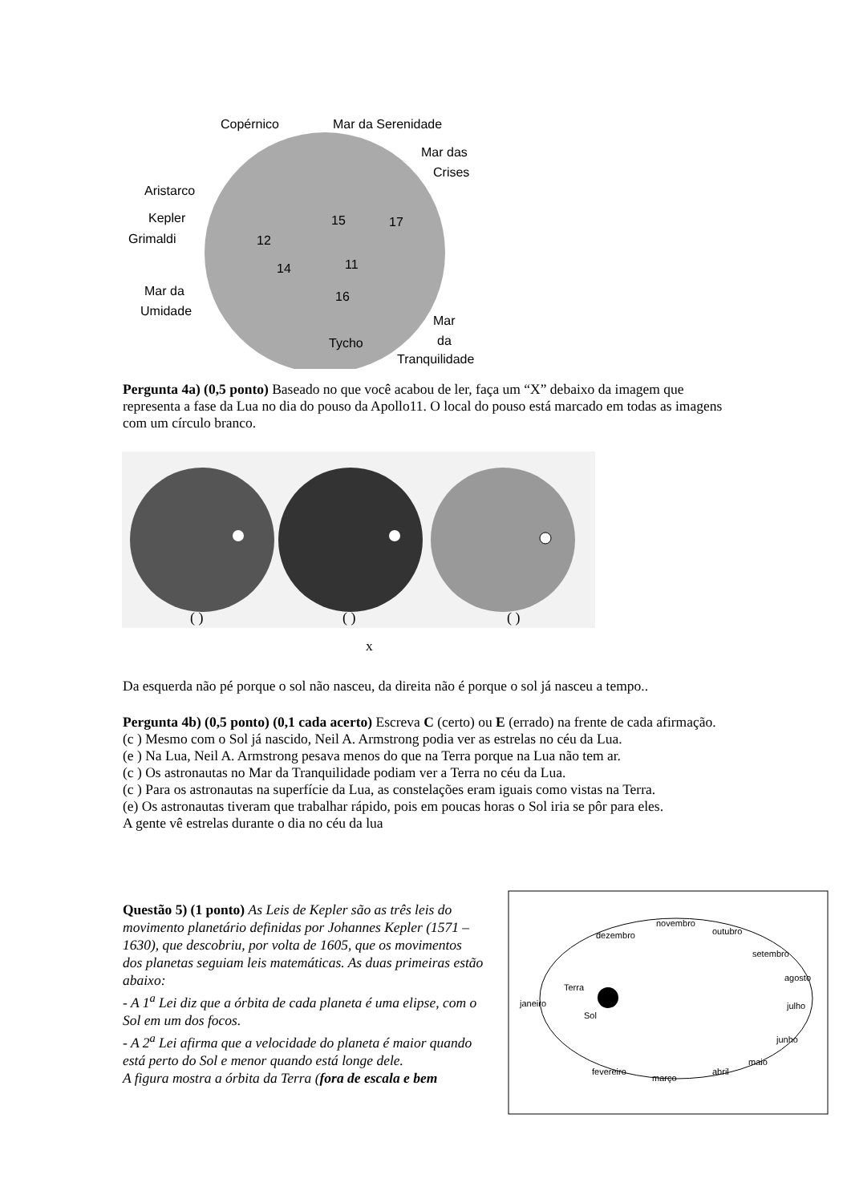Copérnico
Mar da Serenidade
Mar das
Crises
Aristarco
Kepler
Grimaldi
Mar da
Umidade
15
17
12
14
11
16
Tycho
Mar
da
Tranquilidade
Pergunta 4a) (0,5 ponto) Baseado no que você acabou de ler, faça um “X” debaixo da imagem que representa a fase da Lua no dia do pouso da Apollo11. O local do pouso está marcado em todas as imagens com um círculo branco.
( )
( )
( )
x
Da esquerda não pé porque o sol não nasceu, da direita não é porque o sol já nasceu a tempo..
Pergunta 4b) (0,5 ponto) (0,1 cada acerto) Escreva C (certo) ou E (errado) na frente de cada afirmação.
(c ) Mesmo com o Sol já nascido, Neil A. Armstrong podia ver as estrelas no céu da Lua.
(e ) Na Lua, Neil A. Armstrong pesava menos do que na Terra porque na Lua não tem ar.
(c ) Os astronautas no Mar da Tranquilidade podiam ver a Terra no céu da Lua.
(c ) Para os astronautas na superfície da Lua, as constelações eram iguais como vistas na Terra.
(e) Os astronautas tiveram que trabalhar rápido, pois em poucas horas o Sol iria se pôr para eles.
A gente vê estrelas durante o dia no céu da lua
Questão 5) (1 ponto) As Leis de Kepler são as três leis do movimento planetário definidas por Johannes Kepler (1571 – 1630), que descobriu, por volta de 1605, que os movimentos dos planetas seguiam leis matemáticas. As duas primeiras estão abaixo:
- A 1<sup>a</sup> Lei diz que a órbita de cada planeta é uma elipse, com o Sol em um dos focos.
- A 2<sup>a</sup> Lei afirma que a velocidade do planeta é maior quando está perto do Sol e menor quando está longe dele.
A figura mostra a órbita da Terra (fora de escala e bem
dezembro
novembro
outubro
setembro
agosto
julho
junho
maio
abril
março
fevereiro
janeiro
Terra
Sol